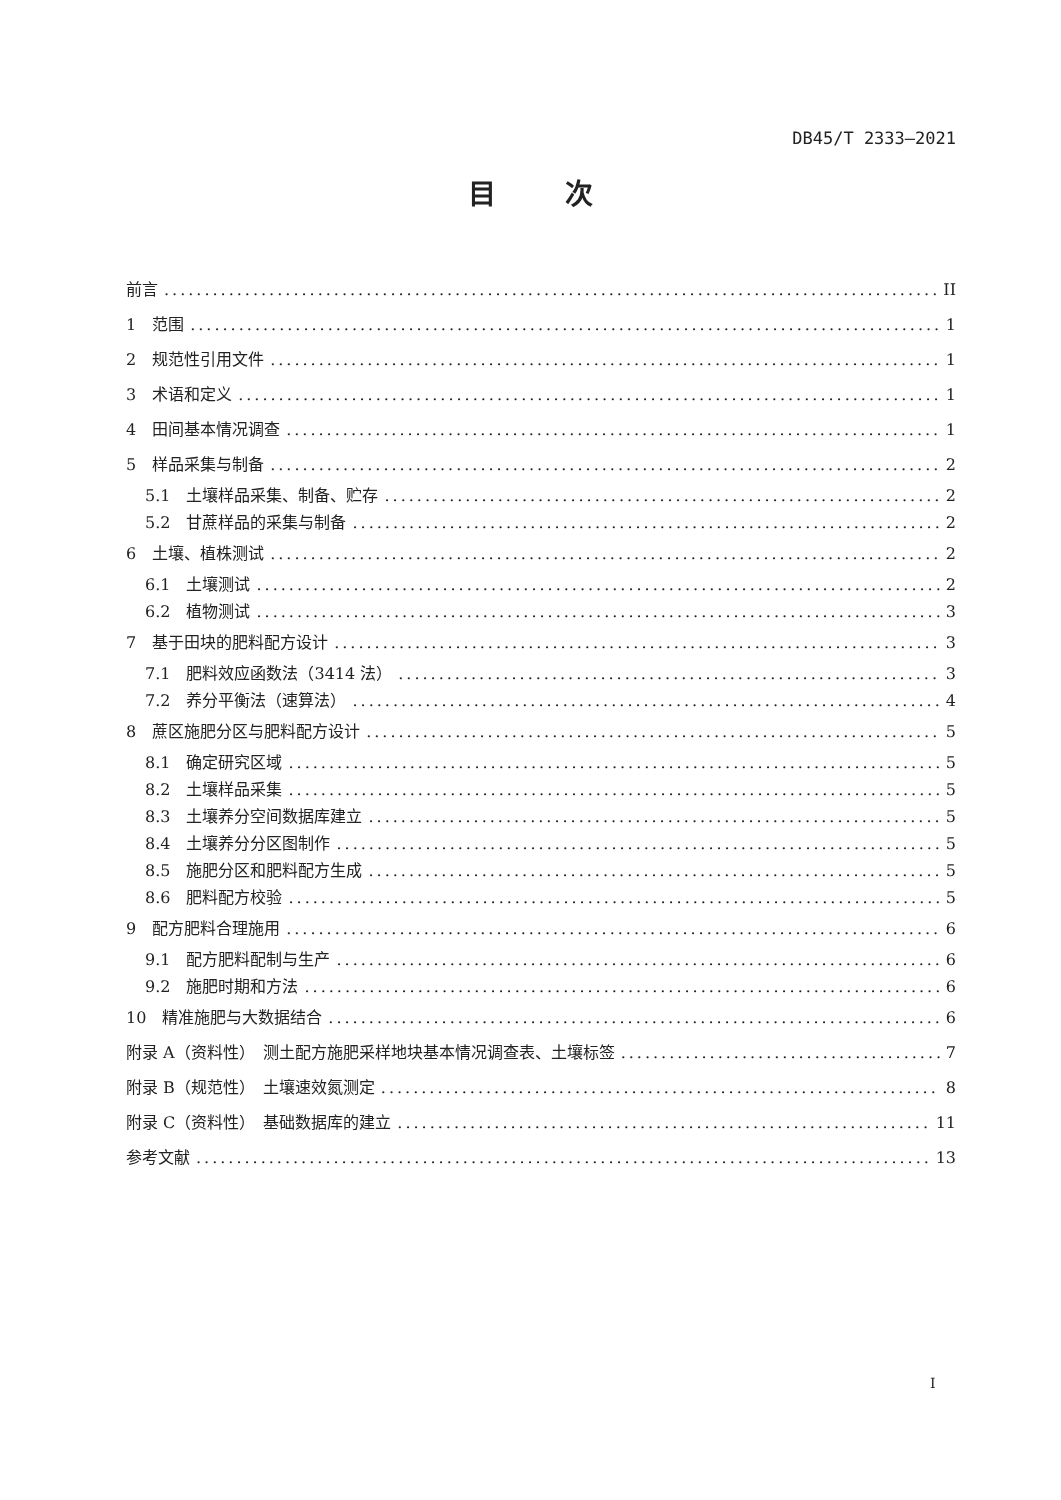DB45/T 2333—2021
目 次
前言 II
1　范围 1
2　规范性引用文件 1
3　术语和定义 1
4　田间基本情况调查 1
5　样品采集与制备 2
5.1　土壤样品采集、制备、贮存 2
5.2　甘蔗样品的采集与制备 2
6　土壤、植株测试 2
6.1　土壤测试 2
6.2　植物测试 3
7　基于田块的肥料配方设计 3
7.1　肥料效应函数法（3414 法） 3
7.2　养分平衡法（速算法） 4
8　蔗区施肥分区与肥料配方设计 5
8.1　确定研究区域 5
8.2　土壤样品采集 5
8.3　土壤养分空间数据库建立 5
8.4　土壤养分分区图制作 5
8.5　施肥分区和肥料配方生成 5
8.6　肥料配方校验 5
9　配方肥料合理施用 6
9.1　配方肥料配制与生产 6
9.2　施肥时期和方法 6
10　精准施肥与大数据结合 6
附录 A（资料性）　测土配方施肥采样地块基本情况调查表、土壤标签 7
附录 B（规范性）　土壤速效氮测定 8
附录 C（资料性）　基础数据库的建立 11
参考文献 13
I